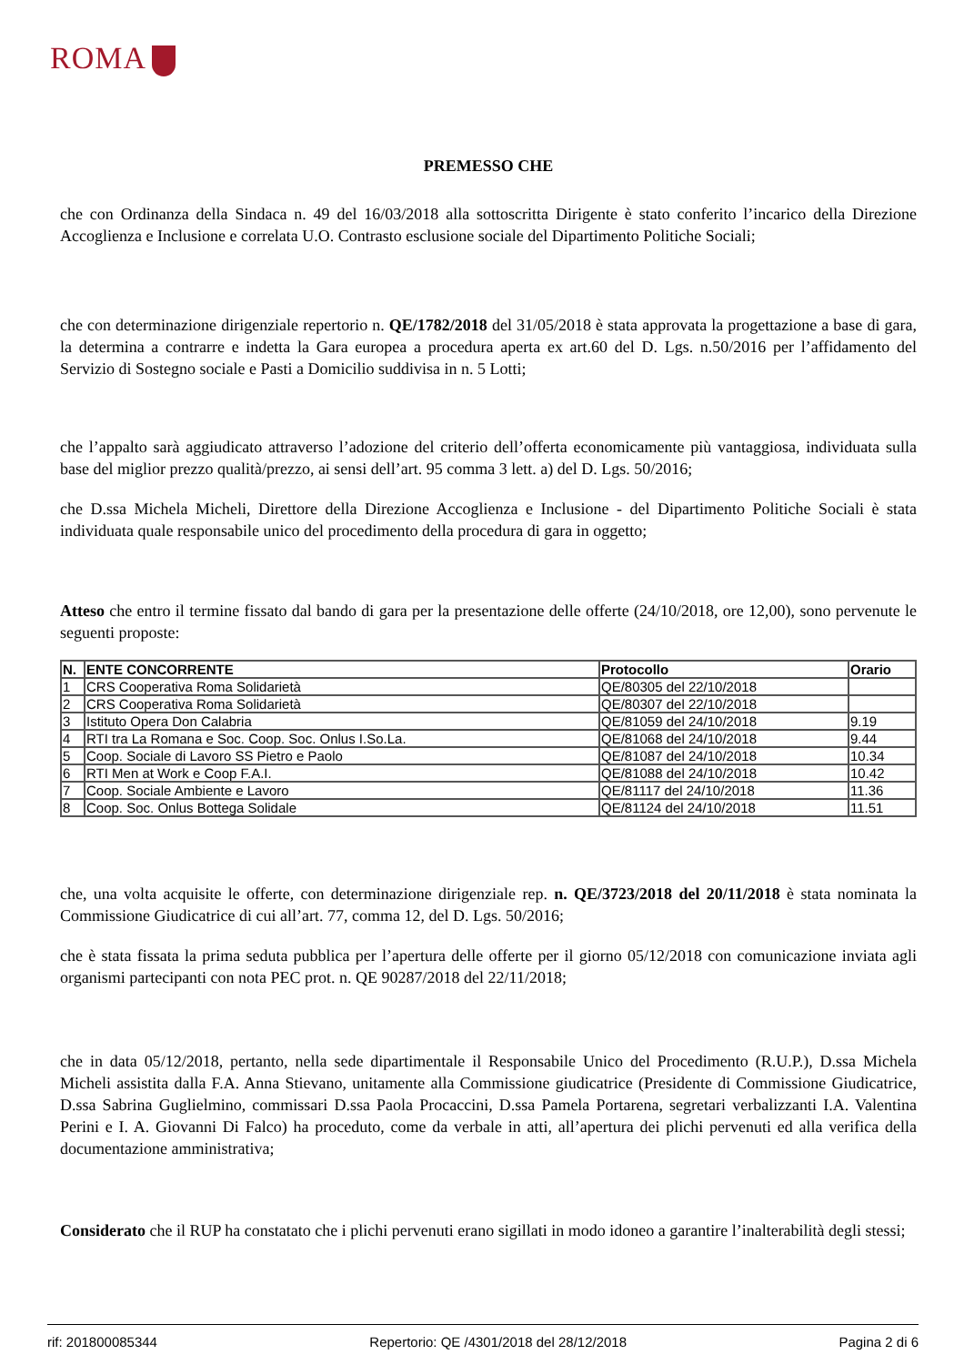ROMA
PREMESSO CHE
che con Ordinanza della Sindaca n. 49 del 16/03/2018 alla sottoscritta Dirigente è stato conferito l’incarico della Direzione Accoglienza e Inclusione e correlata U.O. Contrasto esclusione sociale del Dipartimento Politiche Sociali;
che con determinazione dirigenziale repertorio n. QE/1782/2018 del 31/05/2018 è stata approvata la progettazione a base di gara, la determina a contrarre e indetta la Gara europea a procedura aperta ex art.60 del D. Lgs. n.50/2016 per l’affidamento del Servizio di Sostegno sociale e Pasti a Domicilio suddivisa in n. 5 Lotti;
che l’appalto sarà aggiudicato attraverso l’adozione del criterio dell’offerta economicamente più vantaggiosa, individuata sulla base del miglior prezzo qualità/prezzo, ai sensi dell’art. 95 comma 3 lett. a) del D. Lgs. 50/2016;
che D.ssa Michela Micheli, Direttore della Direzione Accoglienza e Inclusione - del Dipartimento Politiche Sociali è stata individuata quale responsabile unico del procedimento della procedura di gara in oggetto;
Atteso che entro il termine fissato dal bando di gara per la presentazione delle offerte (24/10/2018, ore 12,00), sono pervenute le seguenti proposte:
| N. | ENTE CONCORRENTE | Protocollo | Orario |
| --- | --- | --- | --- |
| 1 | CRS Cooperativa Roma Solidarietà | QE/80305 del 22/10/2018 | |
| 2 | CRS Cooperativa Roma Solidarietà | QE/80307 del 22/10/2018 | |
| 3 | Istituto Opera Don Calabria | QE/81059 del 24/10/2018 | 9.19 |
| 4 | RTI tra La Romana e Soc. Coop. Soc. Onlus I.So.La. | QE/81068 del 24/10/2018 | 9.44 |
| 5 | Coop. Sociale di Lavoro SS Pietro e Paolo | QE/81087 del 24/10/2018 | 10.34 |
| 6 | RTI Men at Work e Coop F.A.I. | QE/81088 del 24/10/2018 | 10.42 |
| 7 | Coop. Sociale Ambiente e Lavoro | QE/81117 del 24/10/2018 | 11.36 |
| 8 | Coop. Soc. Onlus Bottega Solidale | QE/81124 del 24/10/2018 | 11.51 |
che, una volta acquisite le offerte, con determinazione dirigenziale rep. n. QE/3723/2018 del 20/11/2018 è stata nominata la Commissione Giudicatrice di cui all’art. 77, comma 12, del D. Lgs. 50/2016;
che è stata fissata la prima seduta pubblica per l’apertura delle offerte per il giorno 05/12/2018 con comunicazione inviata agli organismi partecipanti con nota PEC prot. n. QE 90287/2018 del 22/11/2018;
che in data 05/12/2018, pertanto, nella sede dipartimentale il Responsabile Unico del Procedimento (R.U.P.), D.ssa Michela Micheli assistita dalla F.A. Anna Stievano, unitamente alla Commissione giudicatrice (Presidente di Commissione Giudicatrice, D.ssa Sabrina Guglielmino, commissari D.ssa Paola Procaccini, D.ssa Pamela Portarena, segretari verbalizzanti I.A. Valentina Perini e I. A. Giovanni Di Falco) ha proceduto, come da verbale in atti, all’apertura dei plichi pervenuti ed alla verifica della documentazione amministrativa;
Considerato che il RUP ha constatato che i plichi pervenuti erano sigillati in modo idoneo a garantire l’inalterabilità degli stessi;
rif: 201800085344 Repertorio: QE /4301/2018 del 28/12/2018 Pagina 2 di 6